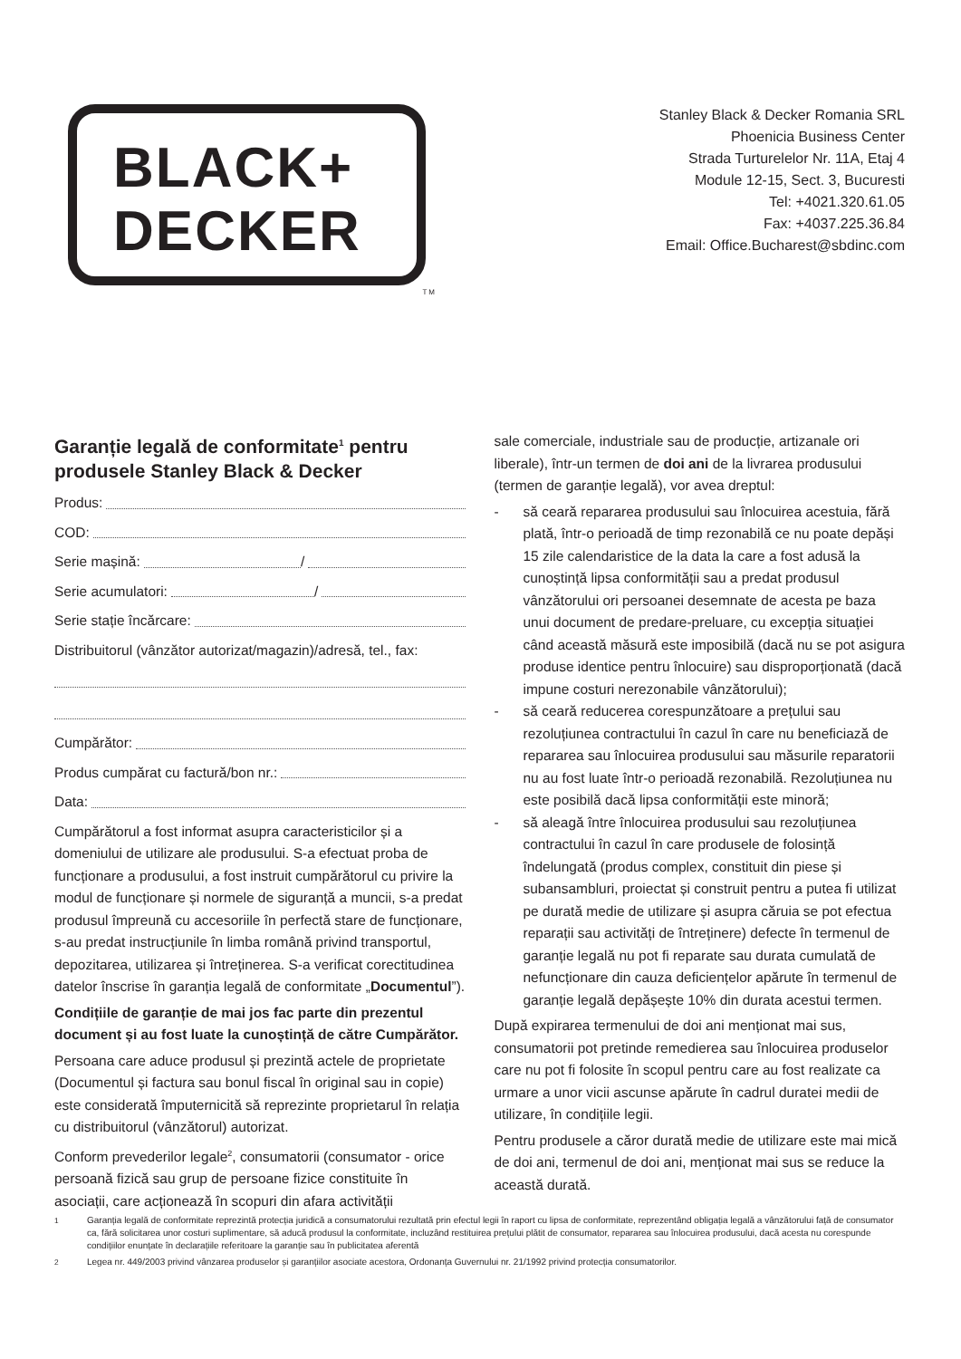BLACK+
DECKER
TM
Stanley Black & Decker Romania SRL
Phoenicia Business Center
Strada Turturelelor Nr. 11A, Etaj 4
Module 12-15, Sect. 3, Bucuresti
Tel: +4021.320.61.05
Fax: +4037.225.36.84
Email: Office.Bucharest@sbdinc.com
Garanție legală de conformitate<sup>1</sup> pentru produsele Stanley Black & Decker
Produs:
COD:
Serie mașină: /
Serie acumulatori: /
Serie stație încărcare:
Distribuitorul (vânzător autorizat/magazin)/adresă, tel., fax:
Cumpărător:
Produs cumpărat cu factură/bon nr.:
Data:
Cumpărătorul a fost informat asupra caracteristicilor și a domeniului de utilizare ale produsului. S-a efectuat proba de funcționare a produsului, a fost instruit cumpărătorul cu privire la modul de funcționare și normele de siguranță a muncii, s-a predat produsul împreună cu accesoriile în perfectă stare de funcționare, s-au predat instrucțiunile în limba română privind transportul, depozitarea, utilizarea și întreținerea. S-a verificat corectitudinea datelor înscrise în garanția legală de conformitate „Documentul”).
Condițiile de garanție de mai jos fac parte din prezentul document și au fost luate la cunoștință de către Cumpărător.
Persoana care aduce produsul și prezintă actele de proprietate (Documentul și factura sau bonul fiscal în original sau in copie) este considerată împuternicită să reprezinte proprietarul în relația cu distribuitorul (vânzătorul) autorizat.
Conform prevederilor legale<sup>2</sup>, consumatorii (consumator - orice persoană fizică sau grup de persoane fizice constituite în asociații, care acționează în scopuri din afara activității
sale comerciale, industriale sau de producție, artizanale ori liberale), într-un termen de doi ani de la livrarea produsului (termen de garanție legală), vor avea dreptul:
- să ceară repararea produsului sau înlocuirea acestuia, fără plată, într-o perioadă de timp rezonabilă ce nu poate depăși 15 zile calendaristice de la data la care a fost adusă la cunoștință lipsa conformității sau a predat produsul vânzătorului ori persoanei desemnate de acesta pe baza unui document de predare-preluare, cu excepția situației când această măsură este imposibilă (dacă nu se pot asigura produse identice pentru înlocuire) sau disproporționată (dacă impune costuri nerezonabile vânzătorului);
- să ceară reducerea corespunzătoare a prețului sau rezoluțiunea contractului în cazul în care nu beneficiază de repararea sau înlocuirea produsului sau măsurile reparatorii nu au fost luate într-o perioadă rezonabilă. Rezoluțiunea nu este posibilă dacă lipsa conformității este minoră;
- să aleagă între înlocuirea produsului sau rezoluțiunea contractului în cazul în care produsele de folosință îndelungată (produs complex, constituit din piese și subansambluri, proiectat și construit pentru a putea fi utilizat pe durată medie de utilizare și asupra căruia se pot efectua reparații sau activități de întreținere) defecte în termenul de garanție legală nu pot fi reparate sau durata cumulată de nefuncționare din cauza deficiențelor apărute în termenul de garanție legală depășește 10% din durata acestui termen.
După expirarea termenului de doi ani menționat mai sus, consumatorii pot pretinde remedierea sau înlocuirea produselor care nu pot fi folosite în scopul pentru care au fost realizate ca urmare a unor vicii ascunse apărute în cadrul duratei medii de utilizare, în condițiile legii.
Pentru produsele a căror durată medie de utilizare este mai mică de doi ani, termenul de doi ani, menționat mai sus se reduce la această durată.
<sup>1</sup> Garanția legală de conformitate reprezintă protecția juridică a consumatorului rezultată prin efectul legii în raport cu lipsa de conformitate, reprezentând obligația legală a vânzătorului față de consumator ca, fără solicitarea unor costuri suplimentare, să aducă produsul la conformitate, incluzând restituirea prețului plătit de consumator, repararea sau înlocuirea produsului, dacă acesta nu corespunde condițiilor enunțate în declarațiile referitoare la garanție sau în publicitatea aferentă
<sup>2</sup> Legea nr. 449/2003 privind vânzarea produselor și garanțiilor asociate acestora, Ordonanța Guvernului nr. 21/1992 privind protecția consumatorilor.